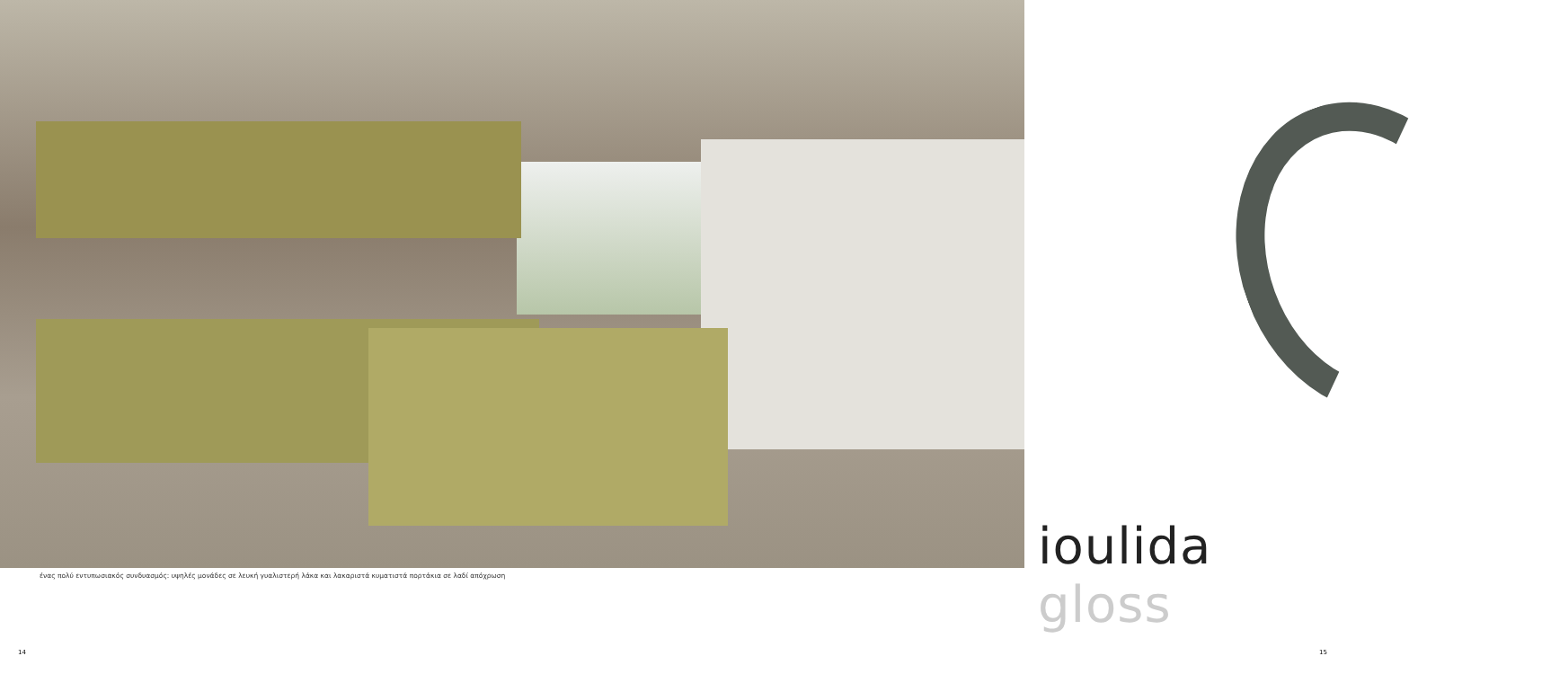ioulida gloss
ένας πολύ εντυπωσιακός συνδυασμός: υψηλές μονάδες σε λευκή γυαλιστερή λάκα και λακαριστά κυματιστά πορτάκια σε λαδί απόχρωση
14 15